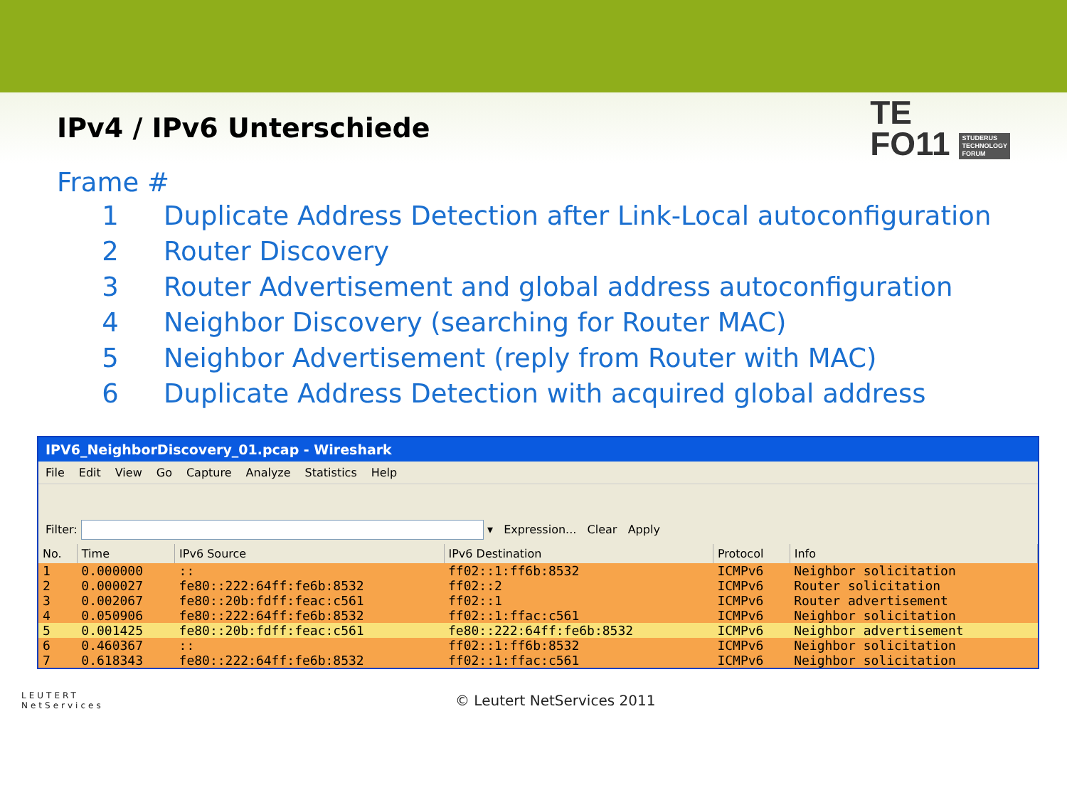IPv4 / IPv6 Unterschiede
TE
FO11 STUDERUS
TECHNOLOGY
FORUM
Frame #
1 Duplicate Address Detection after Link-Local autoconfiguration
2 Router Discovery
3 Router Advertisement and global address autoconfiguration
4 Neighbor Discovery (searching for Router MAC)
5 Neighbor Advertisement (reply from Router with MAC)
6 Duplicate Address Detection with acquired global address
IPV6_NeighborDiscovery_01.pcap - Wireshark
File Edit View Go Capture Analyze Statistics Help
Filter: ▾ Expression... Clear Apply
| No. | Time | IPv6 Source | IPv6 Destination | Protocol | Info |
| --- | --- | --- | --- | --- | --- |
| 1 | 0.000000 | :: | ff02::1:ff6b:8532 | ICMPv6 | Neighbor solicitation |
| 2 | 0.000027 | fe80::222:64ff:fe6b:8532 | ff02::2 | ICMPv6 | Router solicitation |
| 3 | 0.002067 | fe80::20b:fdff:feac:c561 | ff02::1 | ICMPv6 | Router advertisement |
| 4 | 0.050906 | fe80::222:64ff:fe6b:8532 | ff02::1:ffac:c561 | ICMPv6 | Neighbor solicitation |
| 5 | 0.001425 | fe80::20b:fdff:feac:c561 | fe80::222:64ff:fe6b:8532 | ICMPv6 | Neighbor advertisement |
| 6 | 0.460367 | :: | ff02::1:ff6b:8532 | ICMPv6 | Neighbor solicitation |
| 7 | 0.618343 | fe80::222:64ff:fe6b:8532 | ff02::1:ffac:c561 | ICMPv6 | Neighbor solicitation |
LEUTERT
NetServices
© Leutert NetServices 2011